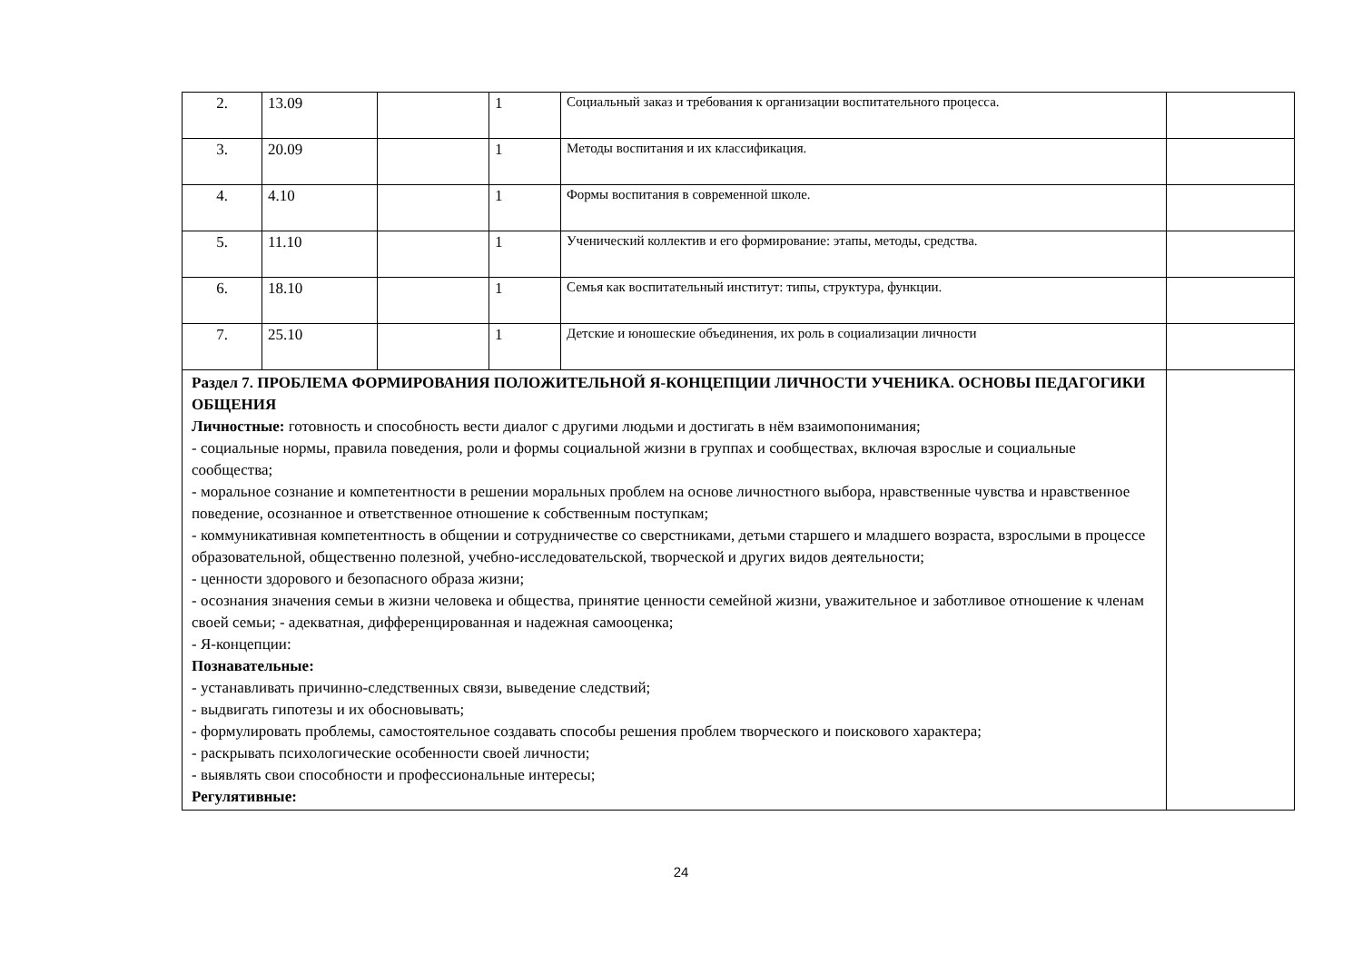| 2. | 13.09 | | 1 | Социальный заказ и требования к организации воспитательного процесса. | |
| 3. | 20.09 | | 1 | Методы воспитания и их классификация. | |
| 4. | 4.10 | | 1 | Формы воспитания в современной школе. | |
| 5. | 11.10 | | 1 | Ученический коллектив и его формирование: этапы, методы, средства. | |
| 6. | 18.10 | | 1 | Семья как воспитательный институт: типы, структура, функции. | |
| 7. | 25.10 | | 1 | Детские и юношеские объединения, их роль в социализации личности | |
| Раздел 7. ПРОБЛЕМА ФОРМИРОВАНИЯ ПОЛОЖИТЕЛЬНОЙ Я-КОНЦЕПЦИИ ЛИЧНОСТИ УЧЕНИКА. ОСНОВЫ ПЕДАГОГИКИ ОБЩЕНИЯ Личностные: готовность и способность вести диалог с другими людьми и достигать в нём взаимопонимания; - социальные нормы, правила поведения, роли и формы социальной жизни в группах и сообществах, включая взрослые и социальные сообщества; - моральное сознание и компетентности в решении моральных проблем на основе личностного выбора, нравственные чувства и нравственное поведение, осознанное и ответственное отношение к собственным поступкам; - коммуникативная компетентность в общении и сотрудничестве со сверстниками, детьми старшего и младшего возраста, взрослыми в процессе образовательной, общественно полезной, учебно-исследовательской, творческой и других видов деятельности; - ценности здорового и безопасного образа жизни; - осознания значения семьи в жизни человека и общества, принятие ценности семейной жизни, уважительное и заботливое отношение к членам своей семьи; - адекватная, дифференцированная и надежная самооценка; - Я-концепции: Познавательные: - устанавливать причинно-следственных связи, выведение следствий; - выдвигать гипотезы и их обосновывать; - формулировать проблемы, самостоятельное создавать способы решения проблем творческого и поискового характера; - раскрывать психологические особенности своей личности; - выявлять свои способности и профессиональные интересы; Регулятивные: | | | | | |
24